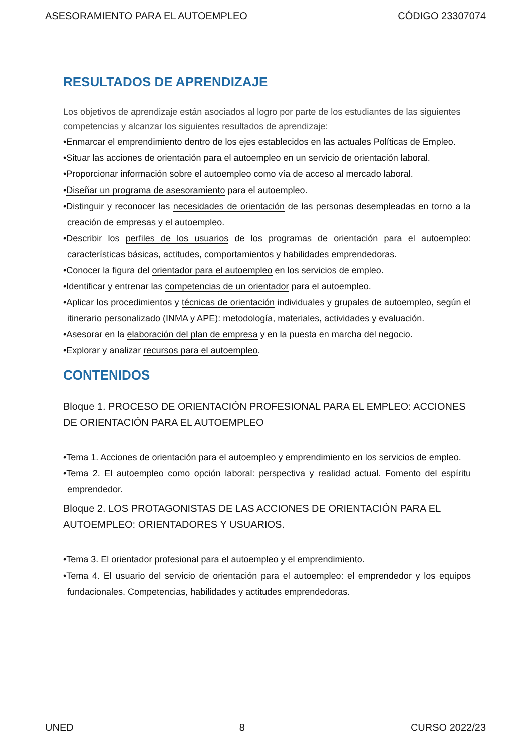ASESORAMIENTO PARA EL AUTOEMPLEO CÓDIGO 23307074
RESULTADOS DE APRENDIZAJE
Los objetivos de aprendizaje están asociados al logro por parte de los estudiantes de las siguientes competencias y alcanzar los siguientes resultados de aprendizaje:
•Enmarcar el emprendimiento dentro de los ejes establecidos en las actuales Políticas de Empleo.
•Situar las acciones de orientación para el autoempleo en un servicio de orientación laboral.
•Proporcionar información sobre el autoempleo como vía de acceso al mercado laboral.
•Diseñar un programa de asesoramiento para el autoempleo.
•Distinguir y reconocer las necesidades de orientación de las personas desempleadas en torno a la creación de empresas y el autoempleo.
•Describir los perfiles de los usuarios de los programas de orientación para el autoempleo: características básicas, actitudes, comportamientos y habilidades emprendedoras.
•Conocer la figura del orientador para el autoempleo en los servicios de empleo.
•Identificar y entrenar las competencias de un orientador para el autoempleo.
•Aplicar los procedimientos y técnicas de orientación individuales y grupales de autoempleo, según el itinerario personalizado (INMA y APE): metodología, materiales, actividades y evaluación.
•Asesorar en la elaboración del plan de empresa y en la puesta en marcha del negocio.
•Explorar y analizar recursos para el autoempleo.
CONTENIDOS
Bloque 1. PROCESO DE ORIENTACIÓN PROFESIONAL PARA EL EMPLEO: ACCIONES DE ORIENTACIÓN PARA EL AUTOEMPLEO
•Tema 1. Acciones de orientación para el autoempleo y emprendimiento en los servicios de empleo.
•Tema 2. El autoempleo como opción laboral: perspectiva y realidad actual. Fomento del espíritu emprendedor.
Bloque 2. LOS PROTAGONISTAS DE LAS ACCIONES DE ORIENTACIÓN PARA EL AUTOEMPLEO: ORIENTADORES Y USUARIOS.
•Tema 3. El orientador profesional para el autoempleo y el emprendimiento.
•Tema 4. El usuario del servicio de orientación para el autoempleo: el emprendedor y los equipos fundacionales. Competencias, habilidades y actitudes emprendedoras.
UNED 8 CURSO 2022/23